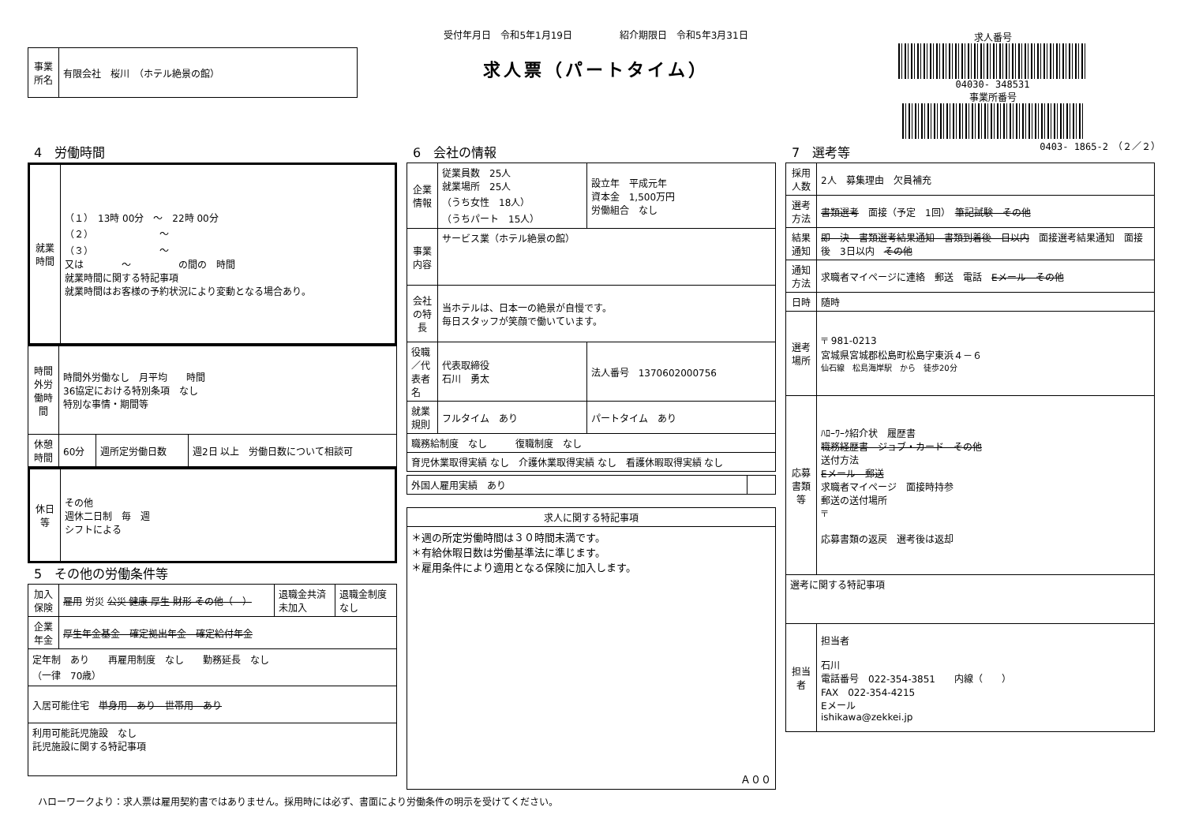| 事業所名 | 有限会社 桜川 （ホテル絶景の館） |
受付年月日　令和5年1月19日　　　　　紹介期限日　令和5年3月31日
求人票（パートタイム）
求人番号
04030- 348531
事業所番号
0403- 1865-2　（２／２）
4　労働時間
| 就業時間 | （１） 13時 00分 ～ 22時 00分 （２） ～ （３） ～ 又は ～ の間の 時間 就業時間に関する特記事項 就業時間はお客様の予約状況により変動となる場合あり。 |
| 時間外労働時間 | 時間外労働なし 月平均 時間 36協定における特別条項 なし 特別な事情・期間等 | | |
| 休憩時間 | 60分 | 週所定労働日数 | 週2日 以上 労働日数について相談可 |
| 休日等 | その他 週休二日制 毎 週 シフトによる |
5　その他の労働条件等
| 加入保険 | 雇用 労災 公災 健康 厚生 財形 その他（ ） | 退職金共済 未加入 | 退職金制度 なし |
| 企業年金 | 厚生年金基金 確定拠出年金 確定給付年金 | | |
| 定年制 あり 再雇用制度 なし 勤務延長 なし （一律 70歳） | | | |
| 入居可能住宅 単身用 あり 世帯用 あり | | | |
| 利用可能託児施設 なし 託児施設に関する特記事項 | | | |
6　会社の情報
| 企業情報 | 従業員数 25人 就業場所 25人 （うち女性 18人） （うちパート 15人） | 設立年 平成元年 資本金 1,500万円 労働組合 なし |
| 事業内容 | サービス業（ホテル絶景の館） | |
| 会社の特長 | 当ホテルは、日本一の絶景が自慢です。 毎日スタッフが笑顔で働いています。 | |
| 役職／代表者名 | 代表取締役 石川 勇太 | 法人番号 1370602000756 |
| 就業規則 | フルタイム あり | パートタイム あり |
| 職務給制度 なし 復職制度 なし | | |
| 育児休業取得実績 なし 介護休業取得実績 なし 看護休暇取得実績 なし | | |
| 外国人雇用実績 あり | |
| 求人に関する特記事項 |
| --- |
| ＊週の所定労働時間は３０時間未満です。 ＊有給休暇日数は労働基準法に準じます。 ＊雇用条件により適用となる保険に加入します。 Ａ００ |
7　選考等
| 採用人数 | 2人 募集理由 欠員補充 |
| 選考方法 | 書類選考 面接（予定 1回） 筆記試験 その他 |
| 結果通知 | 即 決 書類選考結果通知 書類到着後 日以内 面接選考結果通知 面接後 3日以内 その他 |
| 通知方法 | 求職者マイページに連絡 郵送 電話 Eメール その他 |
| 日時 | 随時 |
| 選考場所 | 〒 981-0213 宮城県宮城郡松島町松島字東浜４－６ 仙石線 松島海岸駅 から 徒歩20分 |
| 応募書類等 | ﾊﾛｰﾜｰｸ紹介状 履歴書 職務経歴書 ジョブ・カード その他 送付方法 Eメール 郵送 求職者マイページ 面接時持参 郵送の送付場所 〒 応募書類の返戻 選考後は返却 |
| 選考に関する特記事項 | |
| 担当者 | 担当者 石川 電話番号 022-354-3851 内線（ ） FAX 022-354-4215 Eメール ishikawa@zekkei.jp |
ハローワークより：求人票は雇用契約書ではありません。採用時には必ず、書面により労働条件の明示を受けてください。